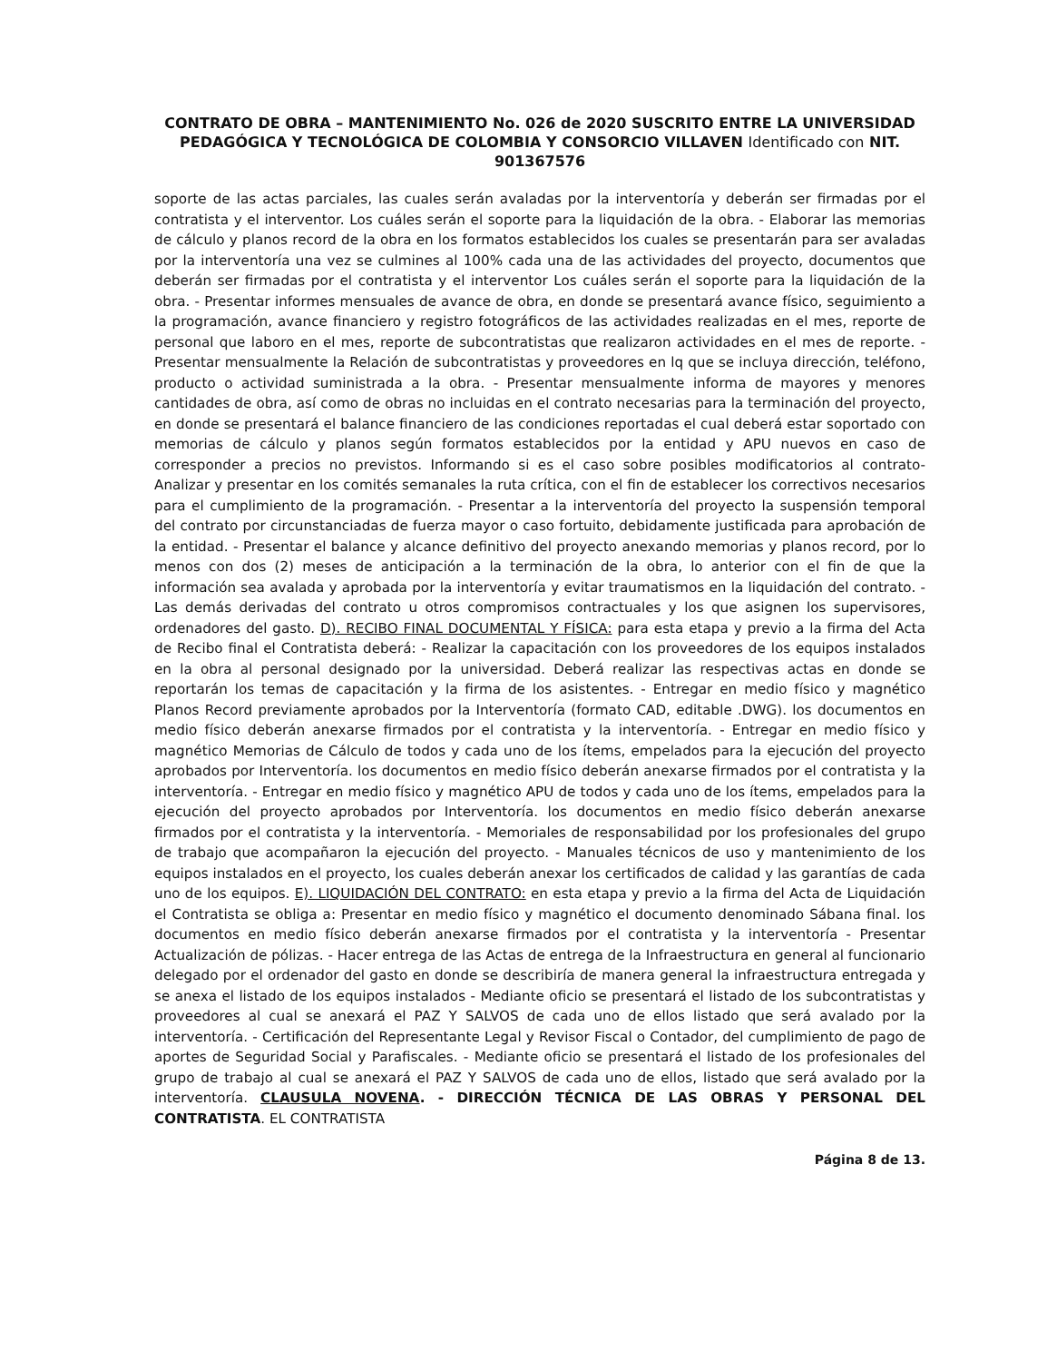CONTRATO DE OBRA – MANTENIMIENTO No. 026 de 2020 SUSCRITO ENTRE LA UNIVERSIDAD PEDAGÓGICA Y TECNOLÓGICA DE COLOMBIA Y CONSORCIO VILLAVEN Identificado con NIT. 901367576
soporte de las actas parciales, las cuales serán avaladas por la interventoría y deberán ser firmadas por el contratista y el interventor. Los cuáles serán el soporte para la liquidación de la obra. - Elaborar las memorias de cálculo y planos record de la obra en los formatos establecidos los cuales se presentarán para ser avaladas por la interventoría una vez se culmines al 100% cada una de las actividades del proyecto, documentos que deberán ser firmadas por el contratista y el interventor Los cuáles serán el soporte para la liquidación de la obra. - Presentar informes mensuales de avance de obra, en donde se presentará avance físico, seguimiento a la programación, avance financiero y registro fotográficos de las actividades realizadas en el mes, reporte de personal que laboro en el mes, reporte de subcontratistas que realizaron actividades en el mes de reporte. - Presentar mensualmente la Relación de subcontratistas y proveedores en lq que se incluya dirección, teléfono, producto o actividad suministrada a la obra. - Presentar mensualmente informa de mayores y menores cantidades de obra, así como de obras no incluidas en el contrato necesarias para la terminación del proyecto, en donde se presentará el balance financiero de las condiciones reportadas el cual deberá estar soportado con memorias de cálculo y planos según formatos establecidos por la entidad y APU nuevos en caso de corresponder a precios no previstos. Informando si es el caso sobre posibles modificatorios al contrato- Analizar y presentar en los comités semanales la ruta crítica, con el fin de establecer los correctivos necesarios para el cumplimiento de la programación. - Presentar a la interventoría del proyecto la suspensión temporal del contrato por circunstanciadas de fuerza mayor o caso fortuito, debidamente justificada para aprobación de la entidad. - Presentar el balance y alcance definitivo del proyecto anexando memorias y planos record, por lo menos con dos (2) meses de anticipación a la terminación de la obra, lo anterior con el fin de que la información sea avalada y aprobada por la interventoría y evitar traumatismos en la liquidación del contrato. - Las demás derivadas del contrato u otros compromisos contractuales y los que asignen los supervisores, ordenadores del gasto. D). RECIBO FINAL DOCUMENTAL Y FÍSICA: para esta etapa y previo a la firma del Acta de Recibo final el Contratista deberá: - Realizar la capacitación con los proveedores de los equipos instalados en la obra al personal designado por la universidad. Deberá realizar las respectivas actas en donde se reportarán los temas de capacitación y la firma de los asistentes. - Entregar en medio físico y magnético Planos Record previamente aprobados por la Interventoría (formato CAD, editable .DWG). los documentos en medio físico deberán anexarse firmados por el contratista y la interventoría. - Entregar en medio físico y magnético Memorias de Cálculo de todos y cada uno de los ítems, empelados para la ejecución del proyecto aprobados por Interventoría. los documentos en medio físico deberán anexarse firmados por el contratista y la interventoría. - Entregar en medio físico y magnético APU de todos y cada uno de los ítems, empelados para la ejecución del proyecto aprobados por Interventoría. los documentos en medio físico deberán anexarse firmados por el contratista y la interventoría. - Memoriales de responsabilidad por los profesionales del grupo de trabajo que acompañaron la ejecución del proyecto. - Manuales técnicos de uso y mantenimiento de los equipos instalados en el proyecto, los cuales deberán anexar los certificados de calidad y las garantías de cada uno de los equipos. E). LIQUIDACIÓN DEL CONTRATO: en esta etapa y previo a la firma del Acta de Liquidación el Contratista se obliga a: Presentar en medio físico y magnético el documento denominado Sábana final. los documentos en medio físico deberán anexarse firmados por el contratista y la interventoría - Presentar Actualización de pólizas. - Hacer entrega de las Actas de entrega de la Infraestructura en general al funcionario delegado por el ordenador del gasto en donde se describiría de manera general la infraestructura entregada y se anexa el listado de los equipos instalados - Mediante oficio se presentará el listado de los subcontratistas y proveedores al cual se anexará el PAZ Y SALVOS de cada uno de ellos listado que será avalado por la interventoría. - Certificación del Representante Legal y Revisor Fiscal o Contador, del cumplimiento de pago de aportes de Seguridad Social y Parafiscales. - Mediante oficio se presentará el listado de los profesionales del grupo de trabajo al cual se anexará el PAZ Y SALVOS de cada uno de ellos, listado que será avalado por la interventoría. CLAUSULA NOVENA. - DIRECCIÓN TÉCNICA DE LAS OBRAS Y PERSONAL DEL CONTRATISTA. EL CONTRATISTA
Página 8 de 13.